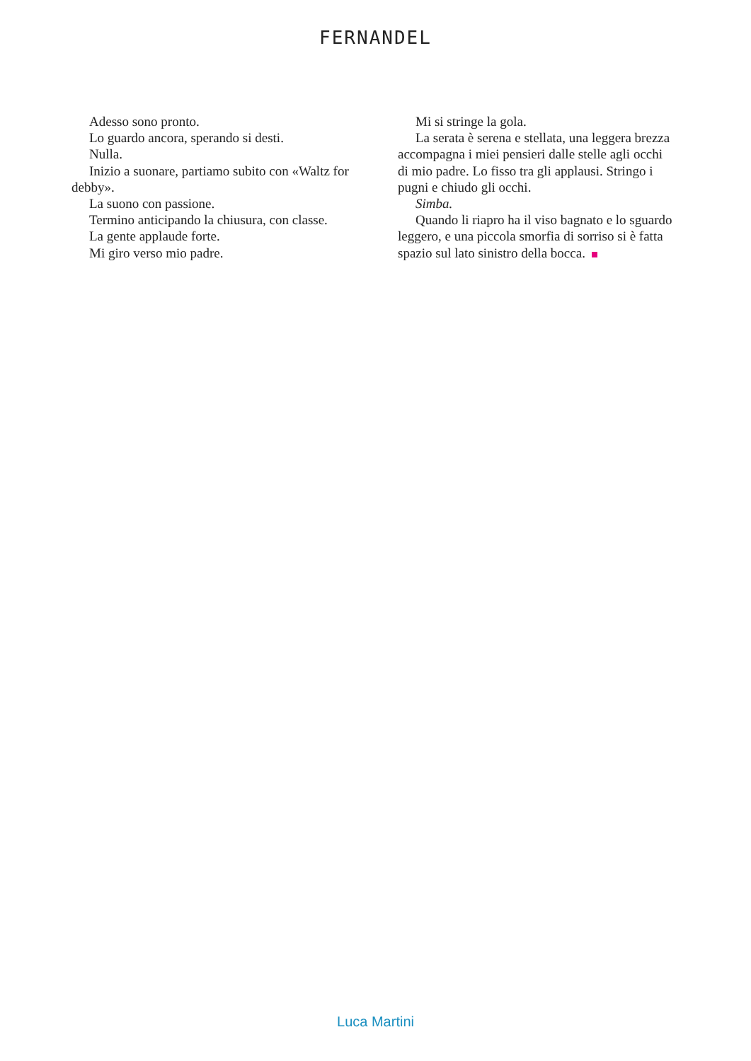FERNANDEL
Adesso sono pronto.
Lo guardo ancora, sperando si desti.
Nulla.
Inizio a suonare, partiamo subito con «Waltz for debby».
La suono con passione.
Termino anticipando la chiusura, con classe.
La gente applaude forte.
Mi giro verso mio padre.
Mi si stringe la gola.
La serata è serena e stellata, una leggera brezza accompagna i miei pensieri dalle stelle agli occhi di mio padre. Lo fisso tra gli applausi. Stringo i pugni e chiudo gli occhi.
Simba.
Quando li riapro ha il viso bagnato e lo sguardo leggero, e una piccola smorfia di sorriso si è fatta spazio sul lato sinistro della bocca.
Luca Martini